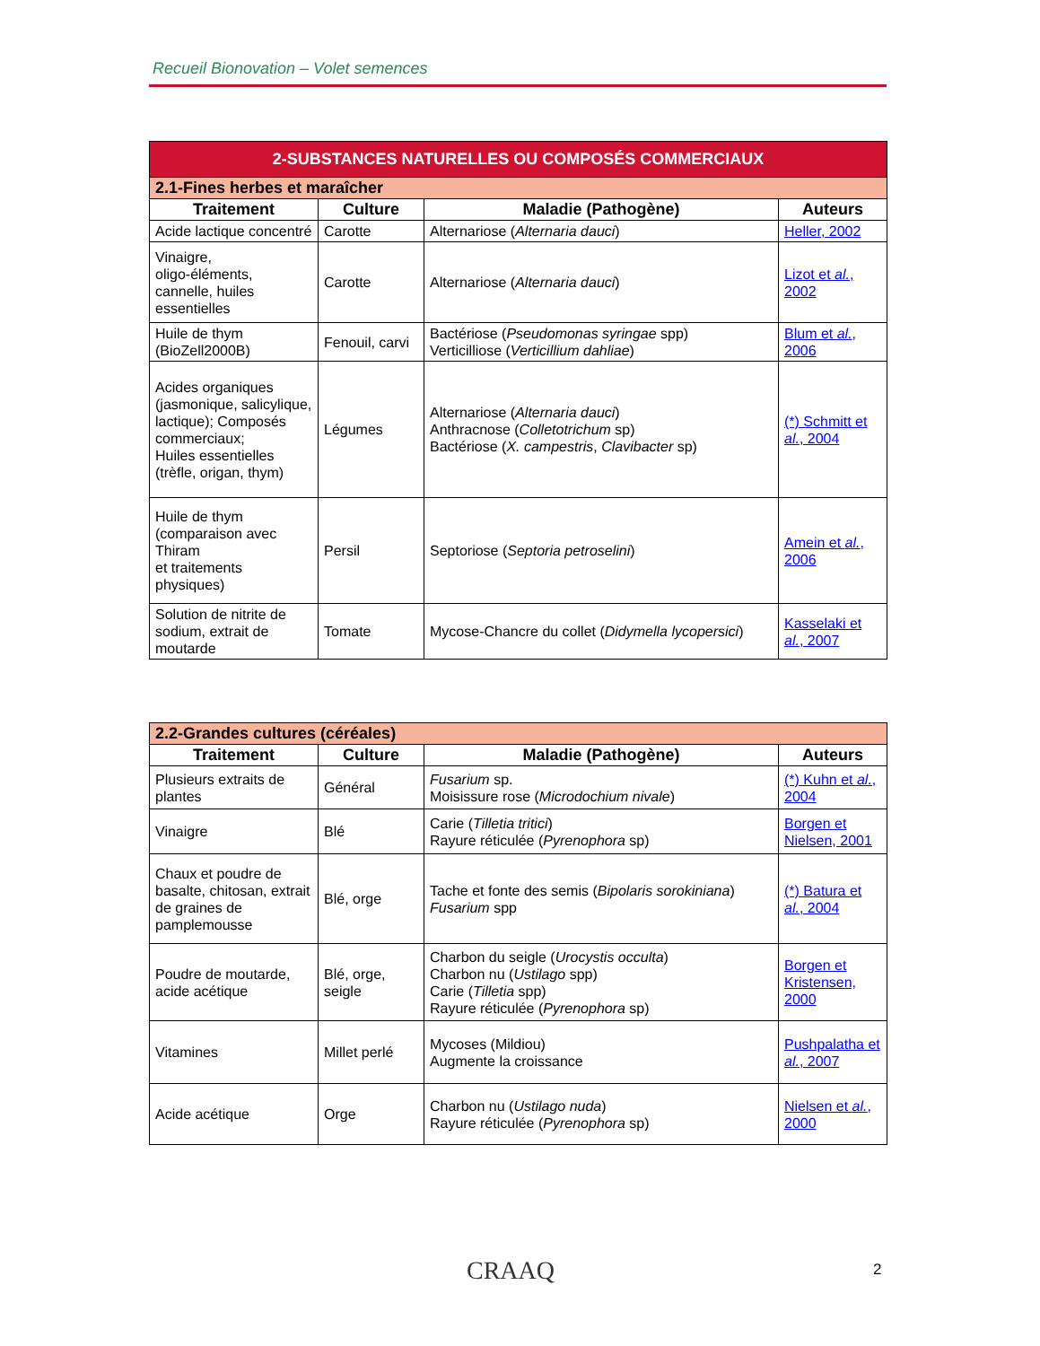Recueil Bionovation – Volet semences
| 2-SUBSTANCES NATURELLES OU COMPOSÉS COMMERCIAUX | | | |
| --- | --- | --- | --- |
| 2.1-Fines herbes et maraîcher | | | |
| Traitement | Culture | Maladie (Pathogène) | Auteurs |
| Acide lactique concentré | Carotte | Alternariose ( Alternaria dauci ) | Heller, 2002 |
| Vinaigre, oligo-éléments, cannelle, huiles essentielles | Carotte | Alternariose ( Alternaria dauci ) | Lizot et al. , 2002 |
| Huile de thym (BioZell2000B) | Fenouil, carvi | Bactériose ( Pseudomonas syringae spp) Verticilliose ( Verticillium dahliae ) | Blum et al. , 2006 |
| Acides organiques (jasmonique, salicylique, lactique); Composés commerciaux; Huiles essentielles (trèfle, origan, thym) | Légumes | Alternariose ( Alternaria dauci ) Anthracnose ( Colletotrichum sp) Bactériose ( X. campestris , Clavibacter sp) | (*) Schmitt et al. , 2004 |
| Huile de thym (comparaison avec Thiram et traitements physiques) | Persil | Septoriose ( Septoria petroselini ) | Amein et al. , 2006 |
| Solution de nitrite de sodium, extrait de moutarde | Tomate | Mycose-Chancre du collet ( Didymella lycopersici ) | Kasselaki et al. , 2007 |
| 2.2-Grandes cultures (céréales) | | | |
| --- | --- | --- | --- |
| Traitement | Culture | Maladie (Pathogène) | Auteurs |
| Plusieurs extraits de plantes | Général | Fusarium sp. Moisissure rose ( Microdochium nivale ) | (*) Kuhn et al. , 2004 |
| Vinaigre | Blé | Carie ( Tilletia tritici ) Rayure réticulée ( Pyrenophora sp) | Borgen et Nielsen, 2001 |
| Chaux et poudre de basalte, chitosan, extrait de graines de pamplemousse | Blé, orge | Tache et fonte des semis ( Bipolaris sorokiniana ) Fusarium spp | (*) Batura et al. , 2004 |
| Poudre de moutarde, acide acétique | Blé, orge, seigle | Charbon du seigle ( Urocystis occulta ) Charbon nu ( Ustilago spp) Carie ( Tilletia spp) Rayure réticulée ( Pyrenophora sp) | Borgen et Kristensen, 2000 |
| Vitamines | Millet perlé | Mycoses (Mildiou) Augmente la croissance | Pushpalatha et al. , 2007 |
| Acide acétique | Orge | Charbon nu ( Ustilago nuda ) Rayure réticulée ( Pyrenophora sp) | Nielsen et al. , 2000 |
CRAAQ 2